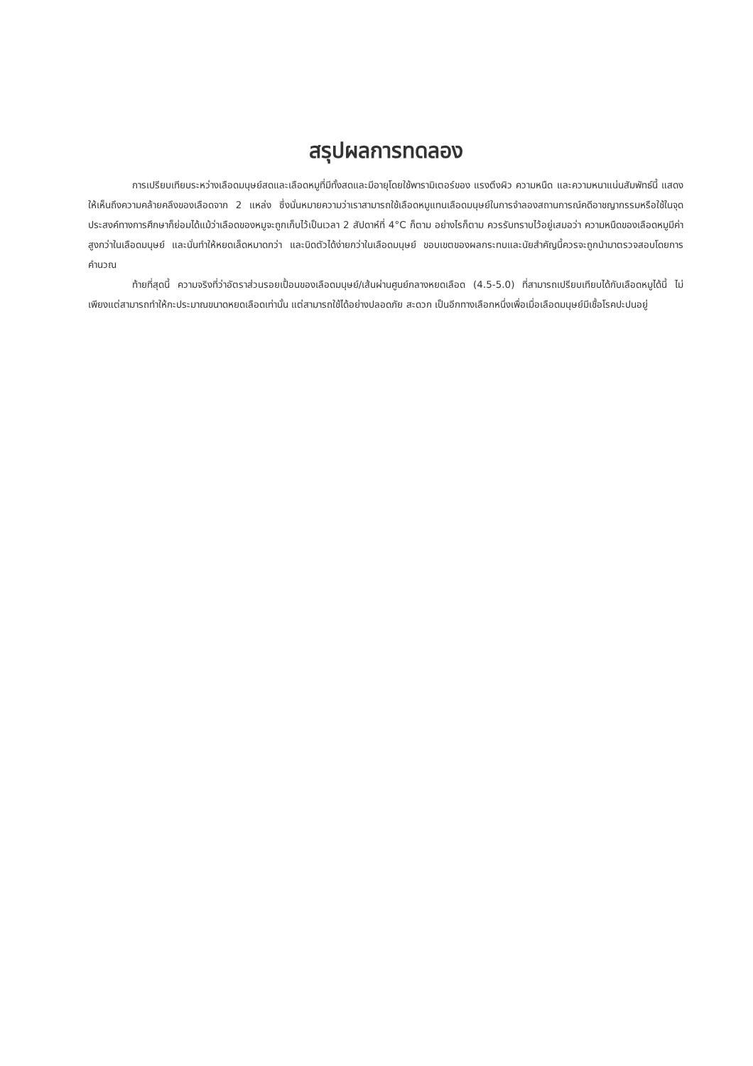สรุปผลการทดลอง
การเปรียบเทียบระหว่างเลือดมนุษย์สดและเลือดหมูที่มีทั้งสดและมีอายุโดยใช้พารามิเตอร์ของ แรงตึงผิว ความหนืด และความหนาแน่นสัมพัทธ์นี้ แสดงให้เห็นถึงความคล้ายคลึงของเลือดจาก 2 แหล่ง ซึ่งนั่นหมายความว่าเราสามารถใช้เลือดหมูแทนเลือดมนุษย์ในการจำลองสถานการณ์คดีอาชญากรรมหรือใช้ในจุดประสงค์ทางการศึกษาก็ย่อมได้แม้ว่าเลือดของหมูจะถูกเก็บไว้เป็นเวลา 2 สัปดาห์ที่ 4°C ก็ตาม อย่างไรก็ตาม ควรรับทราบไว้อยู่เสมอว่า ความหนืดของเลือดหมูมีค่าสูงกว่าในเลือดมนุษย์ และนั่นทำให้หยดเล็ดหมาดกว่า และบิดตัวได้ง่ายกว่าในเลือดมนุษย์ ขอบเขตของผลกระทบและนัยสำคัญนี้ควรจะถูกนำมาตรวจสอบโดยการคำนวณ
ท้ายที่สุดนี้ ความจริงที่ว่าอัตราส่วนรอยเปื้อนของเลือดมนุษย์/เส้นผ่านศูนย์กลางหยดเลือด (4.5-5.0) ที่สามารถเปรียบเทียบได้กับเลือดหมูได้นี้ ไม่เพียงแต่สามารถทำให้กะประมาณขนาดหยดเลือดเท่านั้น แต่สามารถใช้ได้อย่างปลอดภัย สะดวก เป็นอีกทางเลือกหนึ่งเพื่อเมื่อเลือดมนุษย์มีเชื้อโรคปะปนอยู่